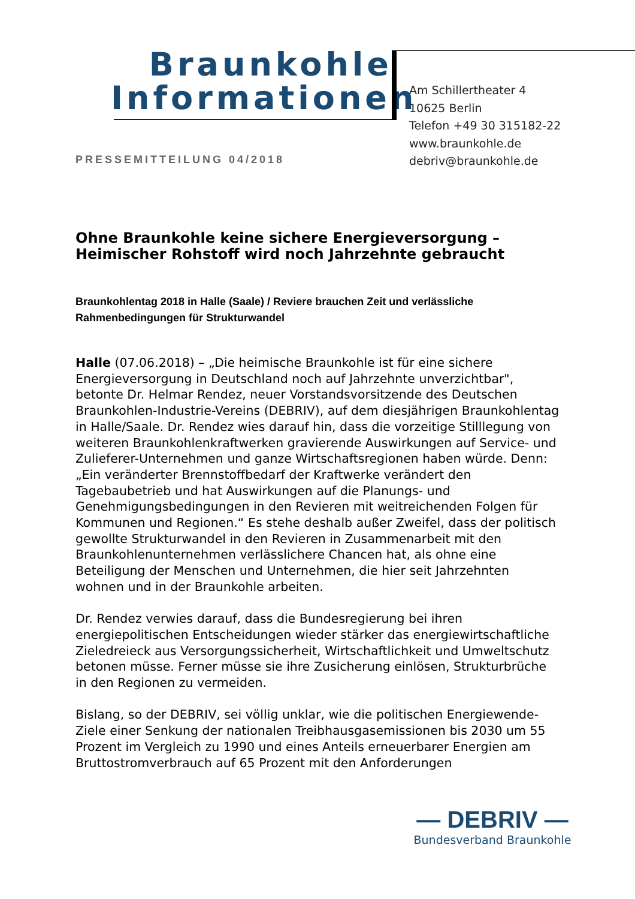Braunkohle
Informationen
Am Schillertheater 4
10625 Berlin
Telefon +49 30 315182-22
www.braunkohle.de
debriv@braunkohle.de
PRESSEMITTEILUNG 04/2018
Ohne Braunkohle keine sichere Energieversorgung – Heimischer Rohstoff wird noch Jahrzehnte gebraucht
Braunkohlentag 2018 in Halle (Saale) / Reviere brauchen Zeit und verlässliche Rahmenbedingungen für Strukturwandel
Halle (07.06.2018) – „Die heimische Braunkohle ist für eine sichere Energieversorgung in Deutschland noch auf Jahrzehnte unverzichtbar", betonte Dr. Helmar Rendez, neuer Vorstandsvorsitzende des Deutschen Braunkohlen-Industrie-Vereins (DEBRIV), auf dem diesjährigen Braunkohlentag in Halle/Saale. Dr. Rendez wies darauf hin, dass die vorzeitige Stilllegung von weiteren Braunkohlenkraftwerken gravierende Auswirkungen auf Service- und Zulieferer-Unternehmen und ganze Wirtschaftsregionen haben würde. Denn: „Ein veränderter Brennstoffbedarf der Kraftwerke verändert den Tagebaubetrieb und hat Auswirkungen auf die Planungs- und Genehmigungsbedingungen in den Revieren mit weitreichenden Folgen für Kommunen und Regionen.“ Es stehe deshalb außer Zweifel, dass der politisch gewollte Strukturwandel in den Revieren in Zusammenarbeit mit den Braunkohlenunternehmen verlässlichere Chancen hat, als ohne eine Beteiligung der Menschen und Unternehmen, die hier seit Jahrzehnten wohnen und in der Braunkohle arbeiten.
Dr. Rendez verwies darauf, dass die Bundesregierung bei ihren energiepolitischen Entscheidungen wieder stärker das energiewirtschaftliche Zieledreieck aus Versorgungssicherheit, Wirtschaftlichkeit und Umweltschutz betonen müsse. Ferner müsse sie ihre Zusicherung einlösen, Strukturbrüche in den Regionen zu vermeiden.
Bislang, so der DEBRIV, sei völlig unklar, wie die politischen Energiewende-Ziele einer Senkung der nationalen Treibhausgasemissionen bis 2030 um 55 Prozent im Vergleich zu 1990 und eines Anteils erneuerbarer Energien am Bruttostromverbrauch auf 65 Prozent mit den Anforderungen
— DEBRIV —
Bundesverband Braunkohle